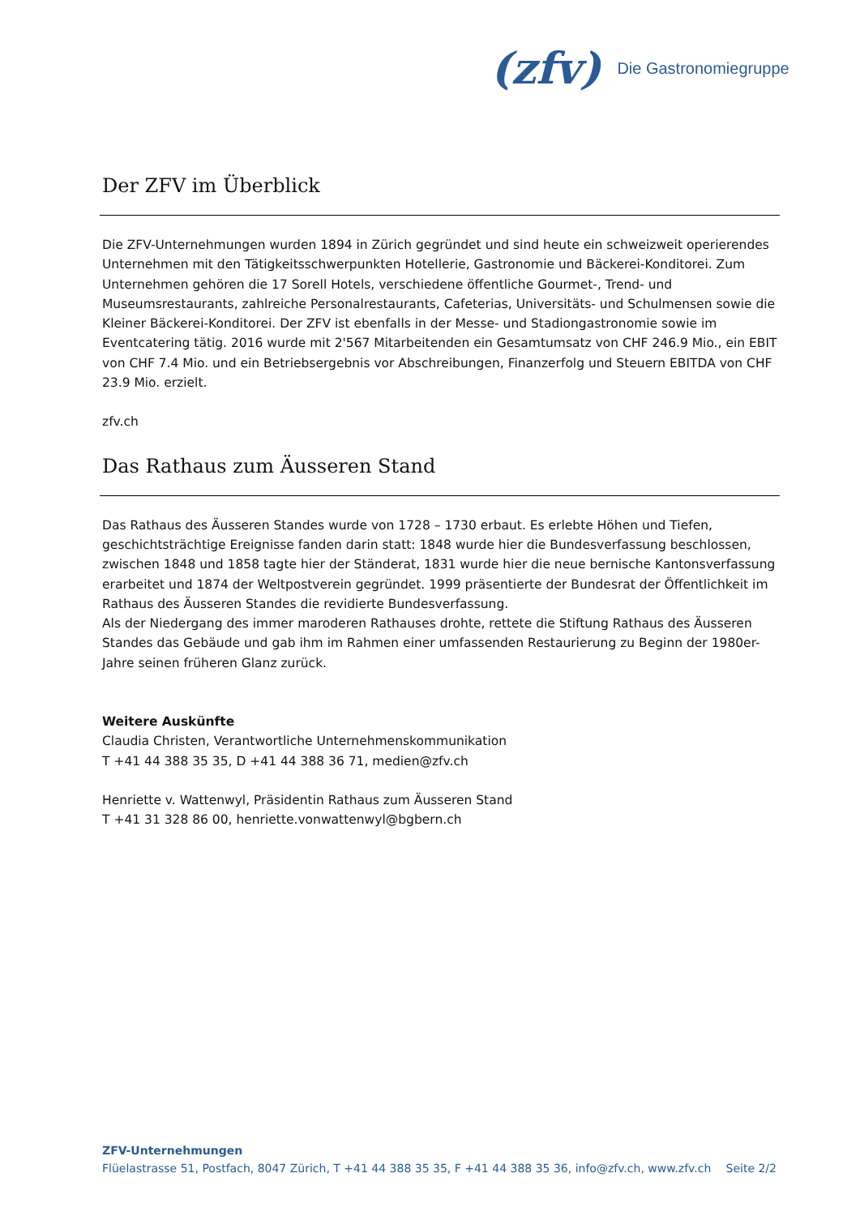(zfv) Die Gastronomiegruppe
Der ZFV im Überblick
Die ZFV-Unternehmungen wurden 1894 in Zürich gegründet und sind heute ein schweizweit operierendes Unternehmen mit den Tätigkeitsschwerpunkten Hotellerie, Gastronomie und Bäckerei-Konditorei. Zum Unternehmen gehören die 17 Sorell Hotels, verschiedene öffentliche Gourmet-, Trend- und Museumsrestaurants, zahlreiche Personalrestaurants, Cafeterias, Universitäts- und Schulmensen sowie die Kleiner Bäckerei-Konditorei. Der ZFV ist ebenfalls in der Messe- und Stadiongastronomie sowie im Eventcatering tätig. 2016 wurde mit 2'567 Mitarbeitenden ein Gesamtumsatz von CHF 246.9 Mio., ein EBIT von CHF 7.4 Mio. und ein Betriebsergebnis vor Abschreibungen, Finanzerfolg und Steuern EBITDA von CHF 23.9 Mio. erzielt.
zfv.ch
Das Rathaus zum Äusseren Stand
Das Rathaus des Äusseren Standes wurde von 1728 – 1730 erbaut. Es erlebte Höhen und Tiefen, geschichtsträchtige Ereignisse fanden darin statt: 1848 wurde hier die Bundesverfassung beschlossen, zwischen 1848 und 1858 tagte hier der Ständerat, 1831 wurde hier die neue bernische Kantonsverfassung erarbeitet und 1874 der Weltpostverein gegründet. 1999 präsentierte der Bundesrat der Öffentlichkeit im Rathaus des Äusseren Standes die revidierte Bundesverfassung.
Als der Niedergang des immer maroderen Rathauses drohte, rettete die Stiftung Rathaus des Äusseren Standes das Gebäude und gab ihm im Rahmen einer umfassenden Restaurierung zu Beginn der 1980er-Jahre seinen früheren Glanz zurück.
Weitere Auskünfte
Claudia Christen, Verantwortliche Unternehmenskommunikation
T +41 44 388 35 35, D +41 44 388 36 71, medien@zfv.ch
Henriette v. Wattenwyl, Präsidentin Rathaus zum Äusseren Stand
T +41 31 328 86 00, henriette.vonwattenwyl@bgbern.ch
ZFV-Unternehmungen
Flüelastrasse 51, Postfach, 8047 Zürich, T +41 44 388 35 35, F +41 44 388 35 36, info@zfv.ch, www.zfv.ch Seite 2/2